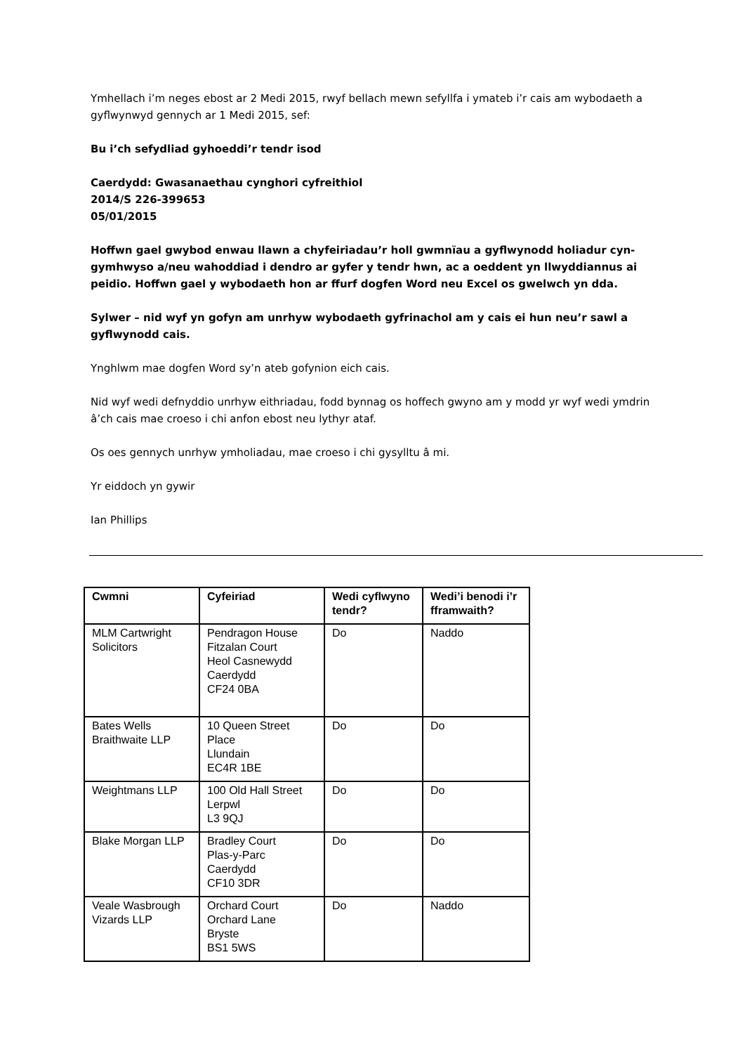Ymhellach i’m neges ebost ar 2 Medi 2015, rwyf bellach mewn sefyllfa i ymateb i’r cais am wybodaeth a gyflwynwyd gennych ar 1 Medi 2015, sef:
Bu i’ch sefydliad gyhoeddi’r tendr isod
Caerdydd: Gwasanaethau cynghori cyfreithiol
2014/S 226-399653
05/01/2015
Hoffwn gael gwybod enwau llawn a chyfeiriadau’r holl gwmnïau a gyflwynodd holiadur cyn-gymhwyso a/neu wahoddiad i dendro ar gyfer y tendr hwn, ac a oeddent yn llwyddiannus ai peidio. Hoffwn gael y wybodaeth hon ar ffurf dogfen Word neu Excel os gwelwch yn dda.
Sylwer – nid wyf yn gofyn am unrhyw wybodaeth gyfrinachol am y cais ei hun neu’r sawl a gyflwynodd cais.
Ynghlwm mae dogfen Word sy’n ateb gofynion eich cais.
Nid wyf wedi defnyddio unrhyw eithriadau, fodd bynnag os hoffech gwyno am y modd yr wyf wedi ymdrin â’ch cais mae croeso i chi anfon ebost neu lythyr ataf.
Os oes gennych unrhyw ymholiadau, mae croeso i chi gysylltu â mi.
Yr eiddoch yn gywir
Ian Phillips
| Cwmni | Cyfeiriad | Wedi cyflwyno tendr? | Wedi’i benodi i’r fframwaith? |
| --- | --- | --- | --- |
| MLM Cartwright Solicitors | Pendragon House Fitzalan Court Heol Casnewydd Caerdydd CF24 0BA | Do | Naddo |
| Bates Wells Braithwaite LLP | 10 Queen Street Place Llundain EC4R 1BE | Do | Do |
| Weightmans LLP | 100 Old Hall Street Lerpwl L3 9QJ | Do | Do |
| Blake Morgan LLP | Bradley Court Plas-y-Parc Caerdydd CF10 3DR | Do | Do |
| Veale Wasbrough Vizards LLP | Orchard Court Orchard Lane Bryste BS1 5WS | Do | Naddo |